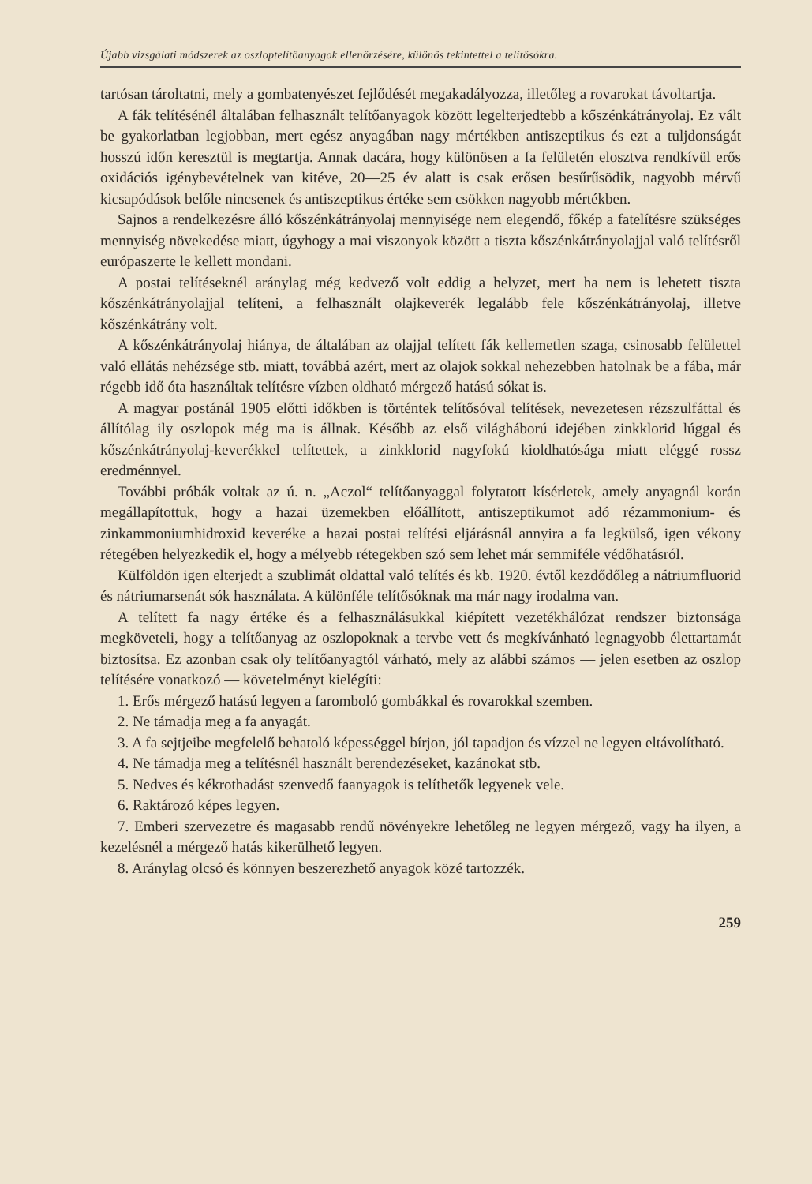Újabb vizsgálati módszerek az oszloptelítőanyagok ellenőrzésére, különös tekintettel a telítősókra.
tartósan tároltatni, mely a gombatenyészet fejlődését megakadályozza, illetőleg a rovarokat távoltartja.
A fák telítésénél általában felhasznált telítőanyagok között legelterjedtebb a kőszénkátrányolaj. Ez vált be gyakorlatban legjobban, mert egész anyagában nagy mértékben antiszeptikus és ezt a tuljdonságát hosszú időn keresztül is megtartja. Annak dacára, hogy különösen a fa felületén elosztva rendkívül erős oxidációs igénybevételnek van kitéve, 20—25 év alatt is csak erősen besűrűsödik, nagyobb mérvű kicsapódások belőle nincsenek és antiszeptikus értéke sem csökken nagyobb mértékben.
Sajnos a rendelkezésre álló kőszénkátrányolaj mennyisége nem elegendő, főkép a fatelítésre szükséges mennyiség növekedése miatt, úgyhogy a mai viszonyok között a tiszta kőszénkátrányolajjal való telítésről európaszerte le kellett mondani.
A postai telítéseknél aránylag még kedvező volt eddig a helyzet, mert ha nem is lehetett tiszta kőszénkátrányolajjal telíteni, a felhasznált olajkeverék legalább fele kőszénkátrányolaj, illetve kőszénkátrány volt.
A kőszénkátrányolaj hiánya, de általában az olajjal telített fák kellemetlen szaga, csinosabb felülettel való ellátás nehézsége stb. miatt, továbbá azért, mert az olajok sokkal nehezebben hatolnak be a fába, már régebb idő óta használtak telítésre vízben oldható mérgező hatású sókat is.
A magyar postánál 1905 előtti időkben is történtek telítősóval telítések, nevezetesen rézszulfáttal és állítólag ily oszlopok még ma is állnak. Később az első világháború idejében zinkklorid lúggal és kőszénkátrányolaj-keverékkel telítettek, a zinkklorid nagyfokú kioldhatósága miatt eléggé rossz eredménnyel.
További próbák voltak az ú. n. „Aczol“ telítőanyaggal folytatott kísérletek, amely anyagnál korán megállapítottuk, hogy a hazai üzemekben előállított, antiszeptikumot adó rézammonium- és zinkammoniumhidroxid keveréke a hazai postai telítési eljárásnál annyira a fa legkülső, igen vékony rétegében helyezkedik el, hogy a mélyebb rétegekben szó sem lehet már semmiféle védőhatásról.
Külföldön igen elterjedt a szublimát oldattal való telítés és kb. 1920. évtől kezdődőleg a nátriumfluorid és nátriumarsenát sók használata. A különféle telítősóknak ma már nagy irodalma van.
A telített fa nagy értéke és a felhasználásukkal kiépített vezetékhálózat rendszer biztonsága megköveteli, hogy a telítőanyag az oszlopoknak a tervbe vett és megkívánható legnagyobb élettartamát biztosítsa. Ez azonban csak oly telítőanyagtól várható, mely az alábbi számos — jelen esetben az oszlop telítésére vonatkozó — követelményt kielégíti:
1. Erős mérgező hatású legyen a faromboló gombákkal és rovarokkal szemben.
2. Ne támadja meg a fa anyagát.
3. A fa sejtjeibe megfelelő behatoló képességgel bírjon, jól tapadjon és vízzel ne legyen eltávolítható.
4. Ne támadja meg a telítésnél használt berendezéseket, kazánokat stb.
5. Nedves és kékrothadást szenvedő faanyagok is telíthetők legyenek vele.
6. Raktározó képes legyen.
7. Emberi szervezetre és magasabb rendű növényekre lehetőleg ne legyen mérgező, vagy ha ilyen, a kezelésnél a mérgező hatás kikerülhető legyen.
8. Aránylag olcsó és könnyen beszerezhető anyagok közé tartozzék.
259